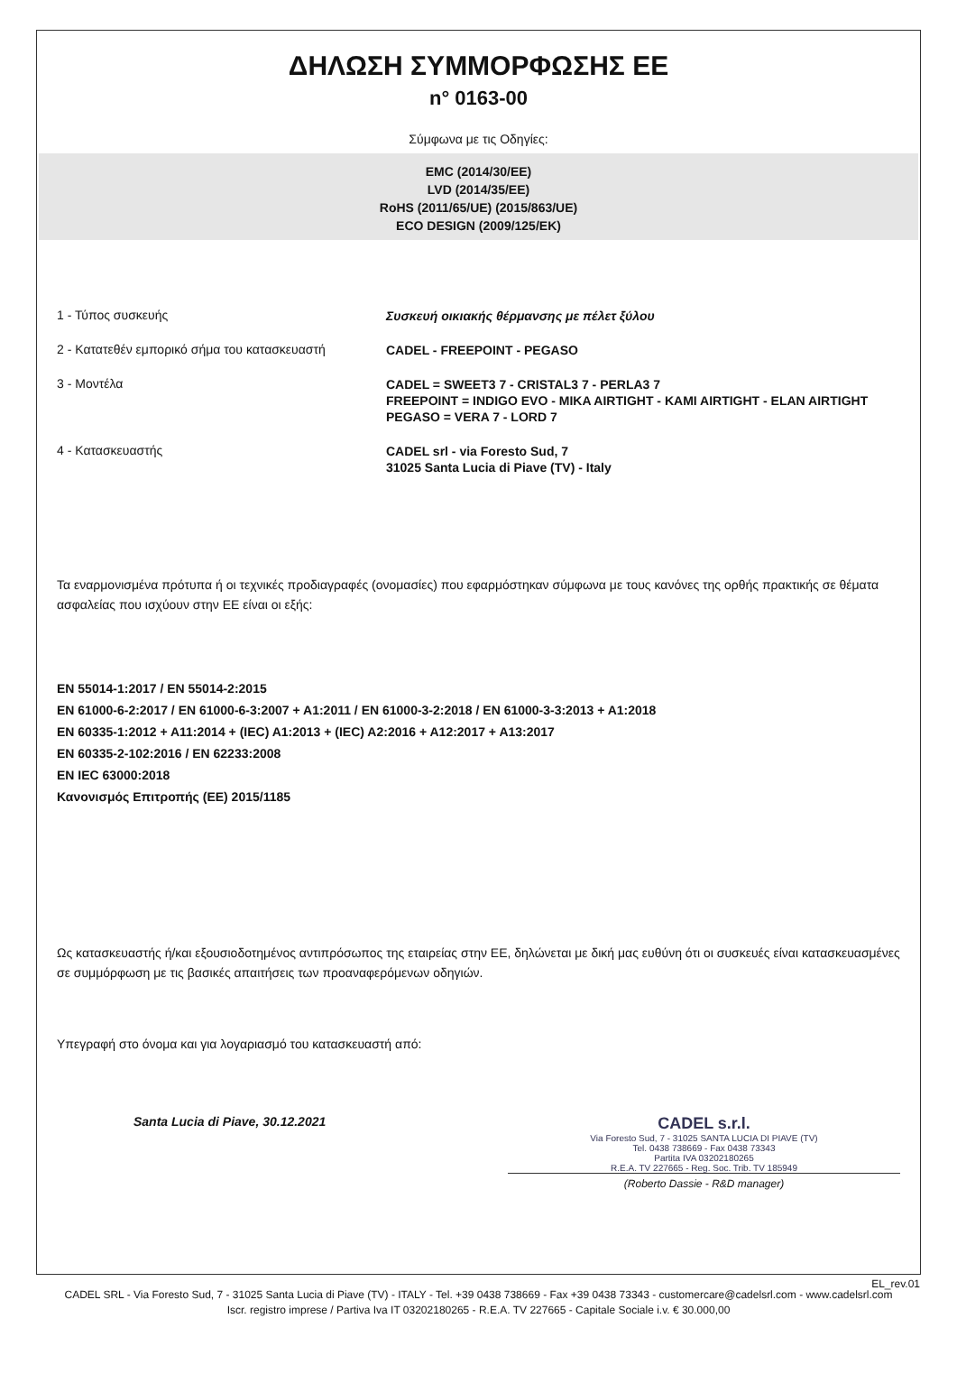ΔΗΛΩΣΗ ΣΥΜΜΟΡΦΩΣΗΣ ΕΕ
n° 0163-00
Σύμφωνα με τις Οδηγίες:
EMC (2014/30/EE)
LVD (2014/35/EE)
RoHS (2011/65/UE) (2015/863/UE)
ECO DESIGN (2009/125/EK)
1 - Τύπος συσκευής
Συσκευή οικιακής θέρμανσης με πέλετ ξύλου
2 - Κατατεθέν εμπορικό σήμα του κατασκευαστή
CADEL - FREEPOINT - PEGASO
3 - Μοντέλα
CADEL = SWEET3 7 - CRISTAL3 7 - PERLA3 7
FREEPOINT = INDIGO EVO - MIKA AIRTIGHT - KAMI AIRTIGHT - ELAN AIRTIGHT
PEGASO = VERA 7 - LORD 7
4 - Κατασκευαστής
CADEL srl - via Foresto Sud, 7
31025 Santa Lucia di Piave (TV) - Italy
Τα εναρμονισμένα πρότυπα ή οι τεχνικές προδιαγραφές (ονομασίες) που εφαρμόστηκαν σύμφωνα με τους κανόνες της ορθής πρακτικής σε θέματα ασφαλείας που ισχύουν στην ΕΕ είναι οι εξής:
EN 55014-1:2017 / EN 55014-2:2015
EN 61000-6-2:2017 / EN 61000-6-3:2007 + A1:2011 / EN 61000-3-2:2018 / EN 61000-3-3:2013 + A1:2018
EN 60335-1:2012 + A11:2014 + (IEC) A1:2013 + (IEC) A2:2016 + A12:2017 + A13:2017
EN 60335-2-102:2016 / EN 62233:2008
EN IEC 63000:2018
Κανονισμός Επιτροπής (ΕΕ) 2015/1185
Ως κατασκευαστής ή/και εξουσιοδοτημένος αντιπρόσωπος της εταιρείας στην ΕΕ, δηλώνεται με δική μας ευθύνη ότι οι συσκευές είναι κατασκευασμένες σε συμμόρφωση με τις βασικές απαιτήσεις των προαναφερόμενων οδηγιών.
Υπεγραφή στο όνομα και για λογαριασμό του κατασκευαστή από:
Santa Lucia di Piave, 30.12.2021
CADEL s.r.l.
Via Foresto Sud, 7 - 31025 SANTA LUCIA DI PIAVE (TV)
Tel. 0438 738669 - Fax 0438 73343
Partita IVA 03202180265
R.E.A. TV 227665 - Reg. Soc. Trib. TV 185949
(Roberto Dassie - R&D manager)
EL_rev.01
CADEL SRL - Via Foresto Sud, 7 - 31025 Santa Lucia di Piave (TV) - ITALY - Tel. +39 0438 738669 - Fax +39 0438 73343 - customercare@cadelsrl.com - www.cadelsrl.com
Iscr. registro imprese / Partiva Iva IT 03202180265 - R.E.A. TV 227665 - Capitale Sociale i.v. € 30.000,00